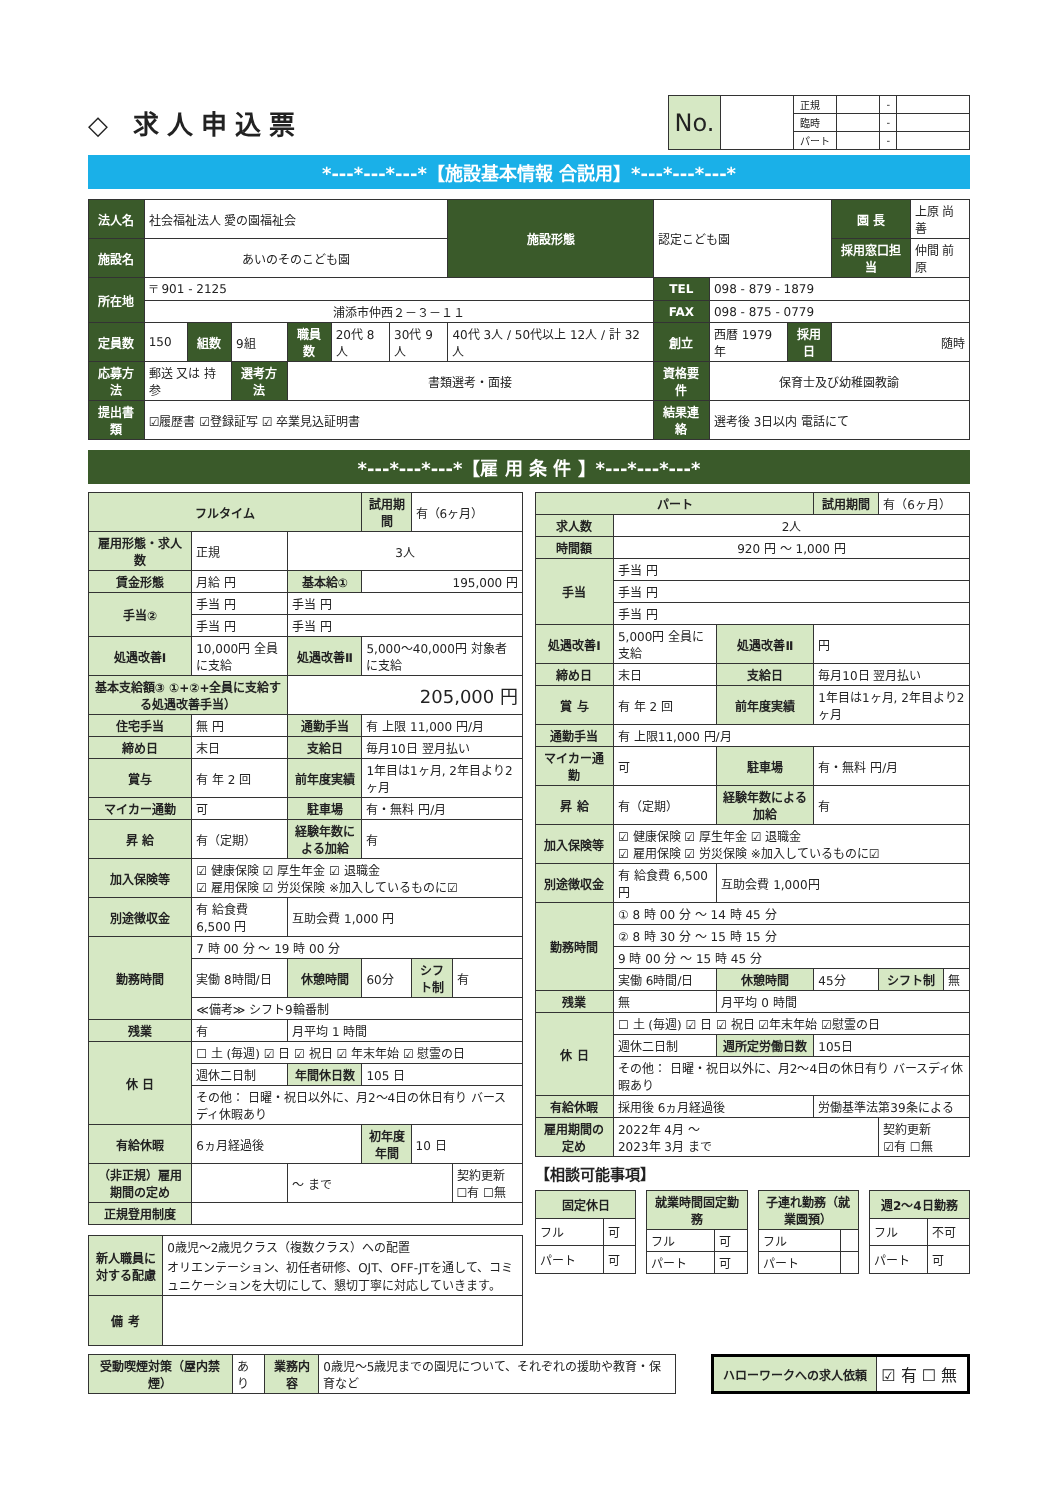◇ 求人申込票
| No. | | 正規 | | - | |
| | | 臨時 | | - | |
| | | パート | | - | |
*---*---*---*【施設基本情報 合説用】*---*---*---*
| 法人名 | 社会福祉法人 愛の園福祉会 | | | | | | 施設形態 | 認定こども園 | | | 園 長 | 上原 尚善 |
| 施設名 | あいのそのこども園 | | | | | | | | | | 採用窓口担当 | 仲間 前原 |
| 所在地 | 〒 901 - 2125 | | | | | | | TEL | 098 - 879 - 1879 | | | |
| | 浦添市仲西２－３－１１ | | | | | | | FAX | 098 - 875 - 0779 | | | |
| 定員数 | 150 | 組数 | 9組 | 職員数 | 20代 8人 | 30代 9人 | 40代 3人 / 50代以上 12人 / 計 32 人 | 創立 | 西暦 1979年 | 採用日 | 随時 | |
| 応募方法 | 郵送 又は 持参 | | 選考方法 | 書類選考・面接 | | | | 資格要件 | 保育士及び幼稚園教諭 | | | |
| 提出書類 | ☑履歴書 ☑登録証写 ☑ 卒業見込証明書 | | | | | | | 結果連絡 | 選考後 3日以内 電話にて | | | |
*---*---*---*【雇 用 条 件 】*---*---*---*
| フルタイム | | | 試用期間 | 有（6ヶ月） | |
| 雇用形態・求人数 | 正規 | 3人 | | | |
| 賃金形態 | 月給 円 | 基本給① | 195,000 円 | | |
| 手当② | 手当 円 | 手当 円 | | | |
| | 手当 円 | 手当 円 | | | |
| 処遇改善Ⅰ | 10,000円 全員に支給 | 処遇改善Ⅱ | 5,000〜40,000円 対象者に支給 | | |
| 基本支給額③ ①+②+全員に支給する処遇改善手当） | | 205,000 円 | | | |
| 住宅手当 | 無 円 | 通勤手当 | 有 上限 11,000 円/月 | | |
| 締め日 | 末日 | 支給日 | 毎月10日 翌月払い | | |
| 賞与 | 有 年 2 回 | 前年度実績 | 1年目は1ヶ月, 2年目より2ヶ月 | | |
| マイカー通勤 | 可 | 駐車場 | 有・無料 円/月 | | |
| 昇 給 | 有（定期） | 経験年数による加給 | 有 | | |
| 加入保険等 | ☑ 健康保険 ☑ 厚生年金 ☑ 退職金 ☑ 雇用保険 ☑ 労災保険 ※加入しているものに☑ | | | | |
| 別途徴収金 | 有 給食費 6,500 円 | 互助会費 1,000 円 | | | |
| 勤務時間 | 7 時 00 分 〜 19 時 00 分 | | | | |
| | 実働 8時間/日 | 休憩時間 | 60分 | シフト制 | 有 |
| | ≪備考≫ シフト9輪番制 | | | | |
| 残業 | 有 | 月平均 1 時間 | | | |
| 休 日 | ☐ 土 (毎週) ☑ 日 ☑ 祝日 ☑ 年末年始 ☑ 慰霊の日 | | | | |
| | 週休二日制 | 年間休日数 | 105 日 | | |
| | その他： 日曜・祝日以外に、月2〜4日の休日有り バースディ休暇あり | | | | |
| 有給休暇 | 6ヵ月経過後 | | 初年度年間 | 10 日 | |
| （非正規）雇用期間の定め | | 〜 まで | | | 契約更新 ☐有 ☐無 |
| 正規登用制度 | | | | | |
| 新人職員に対する配慮 | 0歳児〜2歳児クラス（複数クラス）への配置 オリエンテーション、初任者研修、OJT、OFF-JTを通して、コミュニケーションを大切にして、懇切丁寧に対応していきます。 |
| 備 考 | |
| パート | | | 試用期間 | 有（6ヶ月） | |
| 求人数 | 2人 | | | | |
| 時間額 | 920 円 〜 1,000 円 | | | | |
| 手当 | 手当 円 | | | | |
| | 手当 円 | | | | |
| | 手当 円 | | | | |
| 処遇改善Ⅰ | 5,000円 全員に支給 | 処遇改善Ⅱ | 円 | | |
| 締め日 | 末日 | 支給日 | 毎月10日 翌月払い | | |
| 賞 与 | 有 年 2 回 | 前年度実績 | 1年目は1ヶ月, 2年目より2ヶ月 | | |
| 通勤手当 | 有 上限11,000 円/月 | | | | |
| マイカー通勤 | 可 | 駐車場 | 有・無料 円/月 | | |
| 昇 給 | 有（定期） | 経験年数による加給 | 有 | | |
| 加入保険等 | ☑ 健康保険 ☑ 厚生年金 ☑ 退職金 ☑ 雇用保険 ☑ 労災保険 ※加入しているものに☑ | | | | |
| 別途徴収金 | 有 給食費 6,500円 | 互助会費 1,000円 | | | |
| 勤務時間 | ① 8 時 00 分 〜 14 時 45 分 | | | | |
| | ② 8 時 30 分 〜 15 時 15 分 | | | | |
| | 9 時 00 分 〜 15 時 45 分 | | | | |
| | 実働 6時間/日 | 休憩時間 | 45分 | シフト制 | 無 |
| 残業 | 無 | 月平均 0 時間 | | | |
| 休 日 | ☐ 土 (毎週) ☑ 日 ☑ 祝日 ☑年末年始 ☑慰霊の日 | | | | |
| | 週休二日制 | 週所定労働日数 | 105日 | | |
| | その他： 日曜・祝日以外に、月2〜4日の休日有り バースディ休暇あり | | | | |
| 有給休暇 | 採用後 6ヵ月経過後 | | 労働基準法第39条による | | |
| 雇用期間の定め | 2022年 4月 〜 2023年 3月 まで | | | 契約更新 ☑有 ☐無 | |
【相談可能事項】
| 固定休日 | |
| フル | 可 |
| パート | 可 |
| 就業時間固定勤務 | |
| フル | 可 |
| パート | 可 |
| 子連れ勤務（就業園預） | |
| フル | |
| パート | |
| 週2〜4日勤務 | |
| フル | 不可 |
| パート | 可 |
| 受動喫煙対策（屋内禁煙） | あり | 業務内容 | 0歳児〜5歳児までの園児について、それぞれの援助や教育・保育など |
| ハローワークへの求人依頼 | ☑ 有 ☐ 無 |